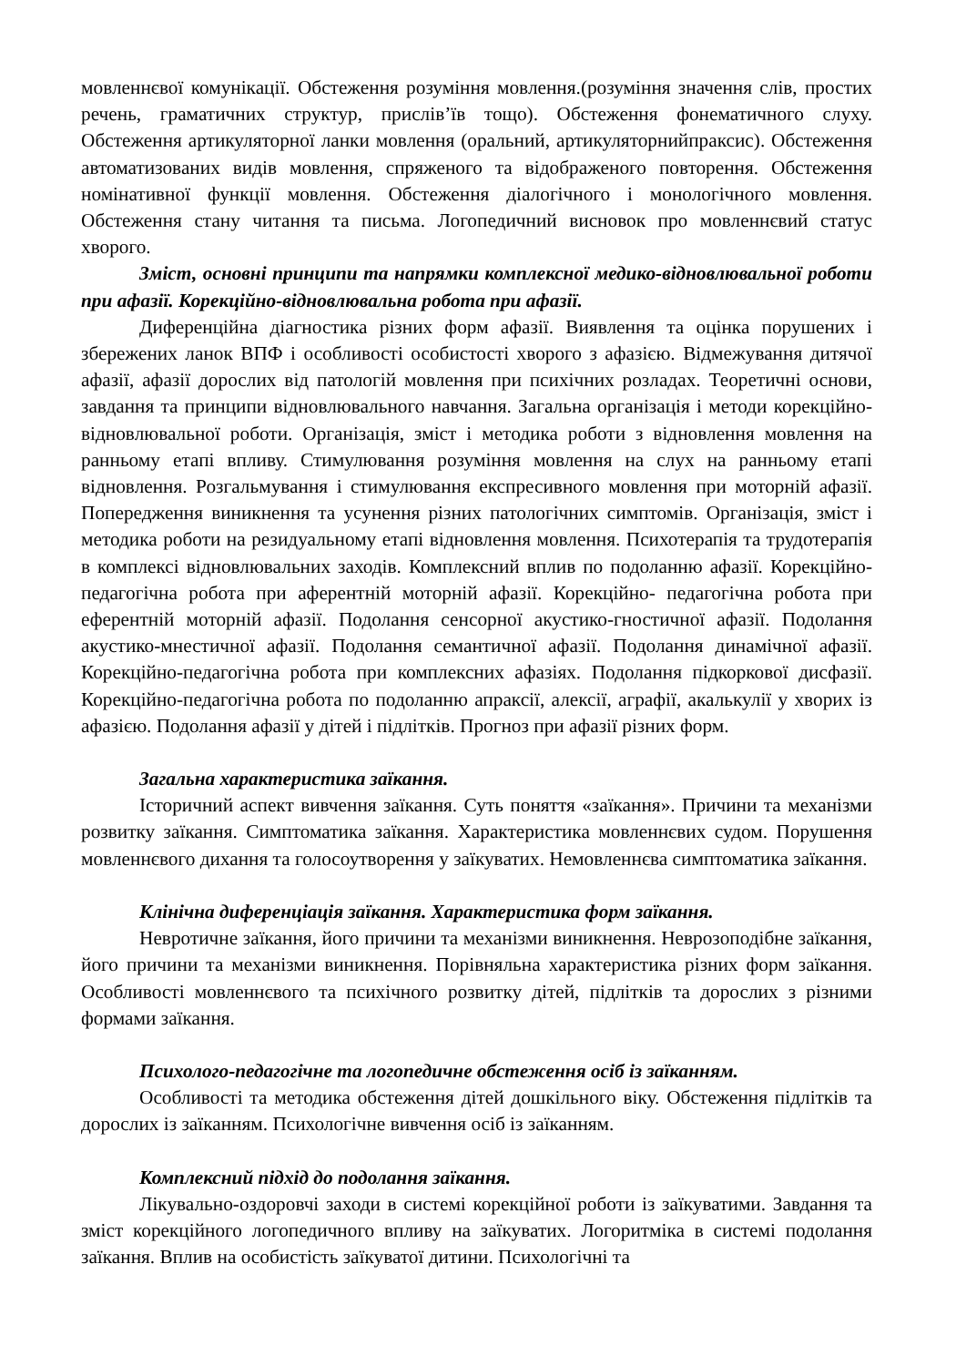мовленнєвої комунікації. Обстеження розуміння мовлення.(розуміння значення слів, простих речень, граматичних структур, прислів’їв тощо). Обстеження фонематичного слуху. Обстеження артикуляторної ланки мовлення (оральний, артикуляторнийпраксис). Обстеження автоматизованих видів мовлення, спряженого та відображеного повторення. Обстеження номінативної функції мовлення. Обстеження діалогічного і монологічного мовлення. Обстеження стану читання та письма. Логопедичний висновок про мовленнєвий статус хворого.
Зміст, основні принципи та напрямки комплексної медико-відновлювальної роботи при афазії. Корекційно-відновлювальна робота при афазії.
Диференційна діагностика різних форм афазії. Виявлення та оцінка порушених і збережених ланок ВПФ і особливості особистості хворого з афазією. Відмежування дитячої афазії, афазії дорослих від патологій мовлення при психічних розладах. Теоретичні основи, завдання та принципи відновлювального навчання. Загальна організація і методи корекційно- відновлювальної роботи. Організація, зміст і методика роботи з відновлення мовлення на ранньому етапі впливу. Стимулювання розуміння мовлення на слух на ранньому етапі відновлення. Розгальмування і стимулювання експресивного мовлення при моторній афазії. Попередження виникнення та усунення різних патологічних симптомів. Організація, зміст і методика роботи на резидуальному етапі відновлення мовлення. Психотерапія та трудотерапія в комплексі відновлювальних заходів. Комплексний вплив по подоланню афазії. Корекційно-педагогічна робота при аферентній моторній афазії. Корекційно- педагогічна робота при еферентній моторній афазії. Подолання сенсорної акустико-гностичної афазії. Подолання акустико-мнестичної афазії. Подолання семантичної афазії. Подолання динамічної афазії. Корекційно-педагогічна робота при комплексних афазіях. Подолання підкоркової дисфазії. Корекційно-педагогічна робота по подоланню апраксії, алексії, аграфії, акалькулії у хворих із афазією. Подолання афазії у дітей і підлітків. Прогноз при афазії різних форм.
Загальна характеристика заїкання.
Історичний аспект вивчення заїкання. Суть поняття «заїкання». Причини та механізми розвитку заїкання. Симптоматика заїкання. Характеристика мовленнєвих судом. Порушення мовленнєвого дихання та голосоутворення у заїкуватих. Немовленнєва симптоматика заїкання.
Клінічна диференціація заїкання. Характеристика форм заїкання.
Невротичне заїкання, його причини та механізми виникнення. Неврозоподібне заїкання, його причини та механізми виникнення. Порівняльна характеристика різних форм заїкання. Особливості мовленнєвого та психічного розвитку дітей, підлітків та дорослих з різними формами заїкання.
Психолого-педагогічне та логопедичне обстеження осіб із заїканням.
Особливості та методика обстеження дітей дошкільного віку. Обстеження підлітків та дорослих із заїканням. Психологічне вивчення осіб із заїканням.
Комплексний підхід до подолання заїкання.
Лікувально-оздоровчі заходи в системі корекційної роботи із заїкуватими. Завдання та зміст корекційного логопедичного впливу на заїкуватих. Логоритміка в системі подолання заїкання. Вплив на особистість заїкуватої дитини. Психологічні та